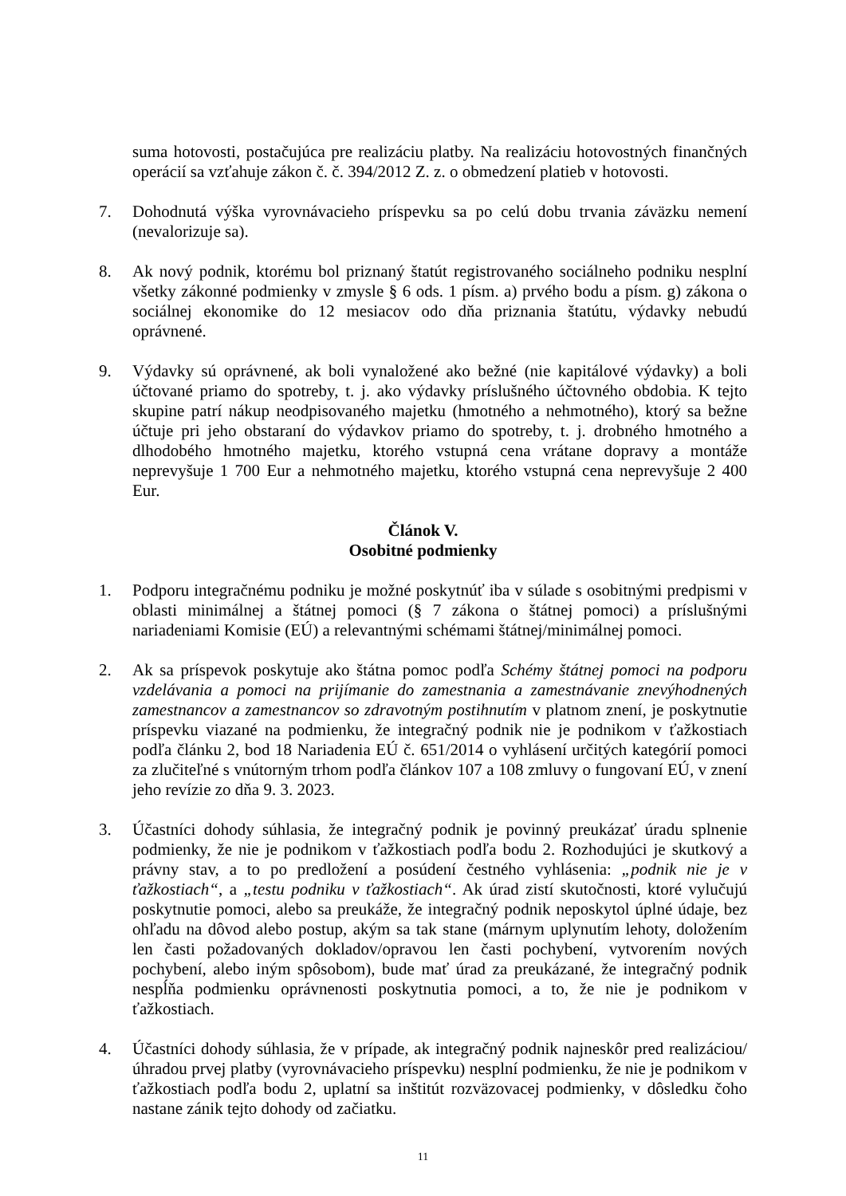suma hotovosti, postačujúca pre realizáciu platby. Na realizáciu hotovostných finančných operácií sa vzťahuje zákon č. č. 394/2012 Z. z. o obmedzení platieb v hotovosti.
7. Dohodnutá výška vyrovnávacieho príspevku sa po celú dobu trvania záväzku nemení (nevalorizuje sa).
8. Ak nový podnik, ktorému bol priznaný štatút registrovaného sociálneho podniku nesplní všetky zákonné podmienky v zmysle § 6 ods. 1 písm. a) prvého bodu a písm. g) zákona o sociálnej ekonomike do 12 mesiacov odo dňa priznania štatútu, výdavky nebudú oprávnené.
9. Výdavky sú oprávnené, ak boli vynaložené ako bežné (nie kapitálové výdavky) a boli účtované priamo do spotreby, t. j. ako výdavky príslušného účtovného obdobia. K tejto skupine patrí nákup neodpisovaného majetku (hmotného a nehmotného), ktorý sa bežne účtuje pri jeho obstaraní do výdavkov priamo do spotreby, t. j. drobného hmotného a dlhodobého hmotného majetku, ktorého vstupná cena vrátane dopravy a montáže neprevyšuje 1 700 Eur a nehmotného majetku, ktorého vstupná cena neprevyšuje 2 400 Eur.
Článok V.
Osobitné podmienky
1. Podporu integračnému podniku je možné poskytnúť iba v súlade s osobitnými predpismi v oblasti minimálnej a štátnej pomoci (§ 7 zákona o štátnej pomoci) a príslušnými nariadeniami Komisie (EÚ) a relevantnými schémami štátnej/minimálnej pomoci.
2. Ak sa príspevok poskytuje ako štátna pomoc podľa Schémy štátnej pomoci na podporu vzdelávania a pomoci na prijímanie do zamestnania a zamestnávanie znevýhodnených zamestnancov a zamestnancov so zdravotným postihnutím v platnom znení, je poskytnutie príspevku viazané na podmienku, že integračný podnik nie je podnikom v ťažkostiach podľa článku 2, bod 18 Nariadenia EÚ č. 651/2014 o vyhlásení určitých kategórií pomoci za zlučiteľné s vnútorným trhom podľa článkov 107 a 108 zmluvy o fungovaní EÚ, v znení jeho revízie zo dňa 9. 3. 2023.
3. Účastníci dohody súhlasia, že integračný podnik je povinný preukázať úradu splnenie podmienky, že nie je podnikom v ťažkostiach podľa bodu 2. Rozhodujúci je skutkový a právny stav, a to po predložení a posúdení čestného vyhlásenia: „podnik nie je v ťažkostiach“, a „testu podniku v ťažkostiach“. Ak úrad zistí skutočnosti, ktoré vylučujú poskytnutie pomoci, alebo sa preukáže, že integračný podnik neposkytol úplné údaje, bez ohľadu na dôvod alebo postup, akým sa tak stane (márnym uplynutím lehoty, doložením len časti požadovaných dokladov/opravou len časti pochybení, vytvorením nových pochybení, alebo iným spôsobom), bude mať úrad za preukázané, že integračný podnik nespĺňa podmienku oprávnenosti poskytnutia pomoci, a to, že nie je podnikom v ťažkostiach.
4. Účastníci dohody súhlasia, že v prípade, ak integračný podnik najneskôr pred realizáciou/úhradou prvej platby (vyrovnávacieho príspevku) nesplní podmienku, že nie je podnikom v ťažkostiach podľa bodu 2, uplatní sa inštitút rozväzovacej podmienky, v dôsledku čoho nastane zánik tejto dohody od začiatku.
11